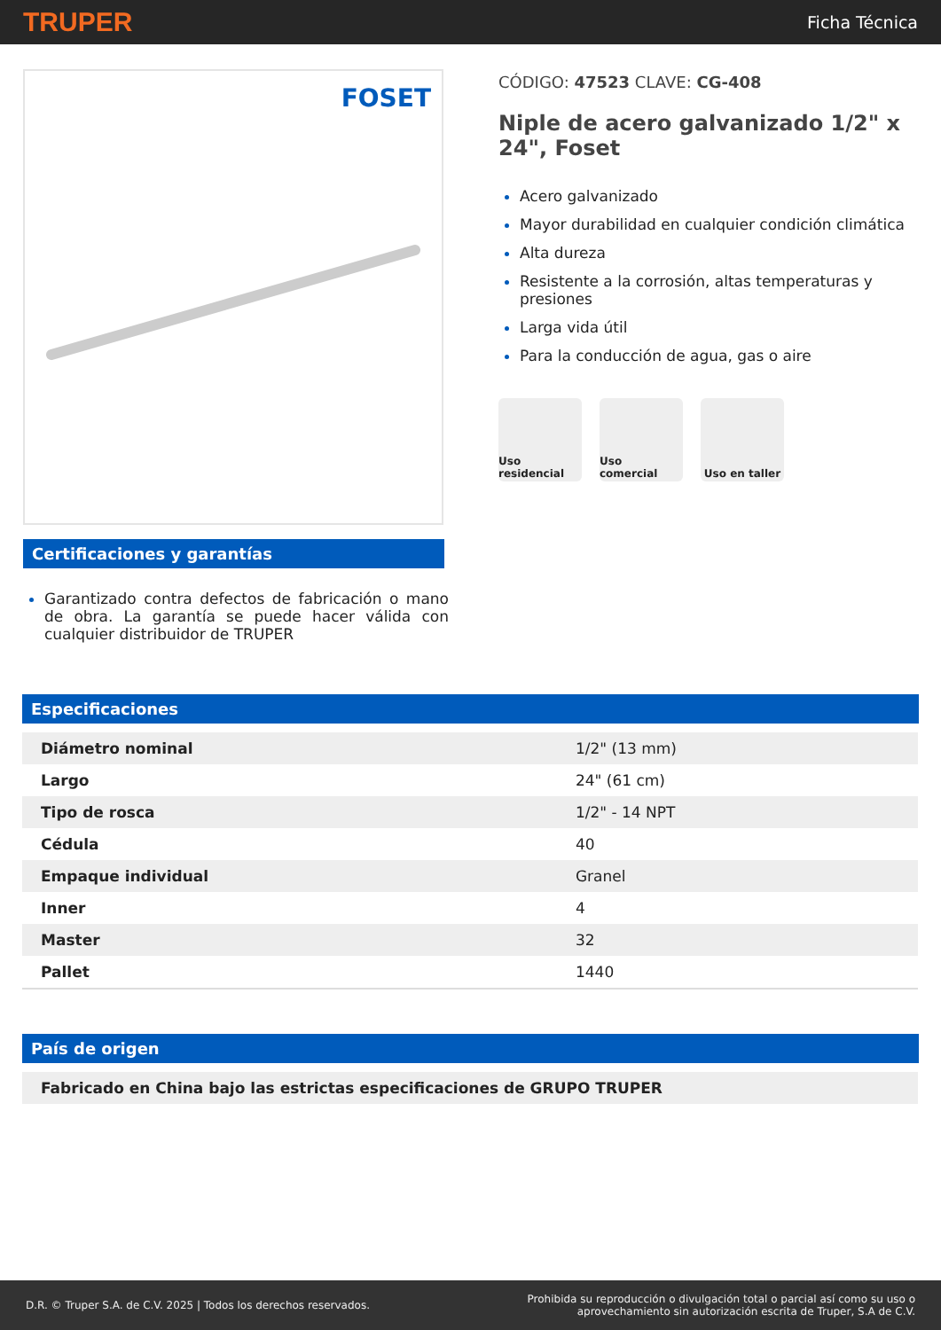TRUPER
Ficha Técnica
FOSET
Certificaciones y garantías
Garantizado contra defectos de fabricación o mano de obra. La garantía se puede hacer válida con cualquier distribuidor de TRUPER
CÓDIGO: 47523 CLAVE: CG-408
Niple de acero galvanizado 1/2" x 24", Foset
Acero galvanizado
Mayor durabilidad en cualquier condición climática
Alta dureza
Resistente a la corrosión, altas temperaturas y presiones
Larga vida útil
Para la conducción de agua, gas o aire
Uso residencial
Uso comercial Uso en taller
Especificaciones
| Diámetro nominal | 1/2" (13 mm) |
| Largo | 24" (61 cm) |
| Tipo de rosca | 1/2" - 14 NPT |
| Cédula | 40 |
| Empaque individual | Granel |
| Inner | 4 |
| Master | 32 |
| Pallet | 1440 |
País de origen
| Fabricado en China bajo las estrictas especificaciones de GRUPO TRUPER |
D.R. © Truper S.A. de C.V. 2025 | Todos los derechos reservados.
Prohibida su reproducción o divulgación total o parcial así como su uso o
aprovechamiento sin autorización escrita de Truper, S.A de C.V.